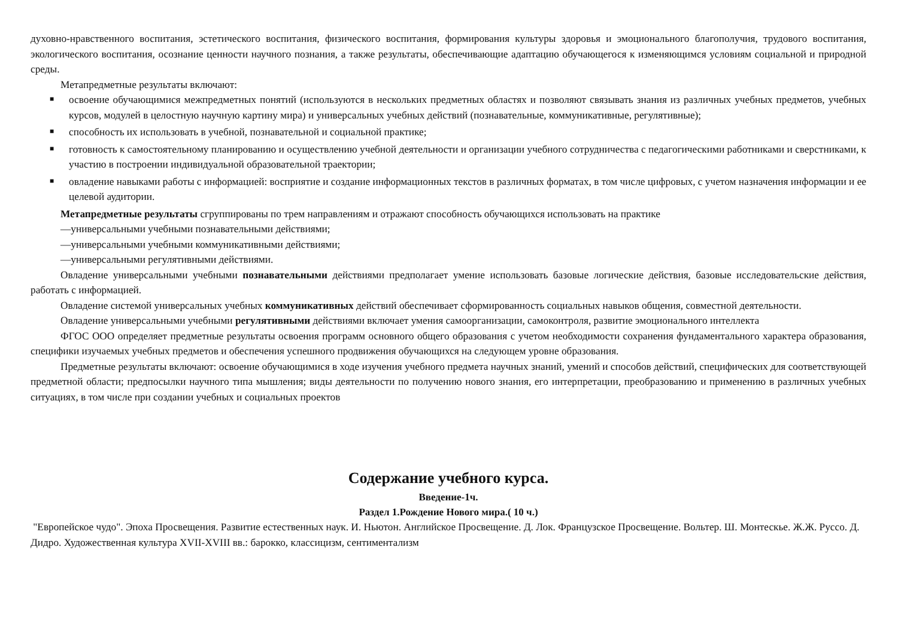духовно-нравственного воспитания, эстетического воспитания, физического воспитания, формирования культуры здоровья и эмоционального благополучия, трудового воспитания, экологического воспитания, осознание ценности научного познания, а также результаты, обеспечивающие адаптацию обучающегося к изменяющимся условиям социальной и природной среды.
Метапредметные результаты включают:
■ освоение обучающимися межпредметных понятий (используются в нескольких предметных областях и позволяют связывать знания из различных учебных предметов, учебных курсов, модулей в целостную научную картину мира) и универсальных учебных действий (познавательные, коммуникативные, регулятивные);
■ способность их использовать в учебной, познавательной и социальной практике;
■ готовность к самостоятельному планированию и осуществлению учебной деятельности и организации учебного сотрудничества с педагогическими работниками и сверстниками, к участию в построении индивидуальной образовательной траектории;
■ овладение навыками работы с информацией: восприятие и создание информационных текстов в различных форматах, в том числе цифровых, с учетом назначения информации и ее целевой аудитории.
Метапредметные результаты сгруппированы по трем направлениям и отражают способность обучающихся использовать на практике
—универсальными учебными познавательными действиями;
—универсальными учебными коммуникативными действиями;
—универсальными регулятивными действиями.
Овладение универсальными учебными познавательными действиями предполагает умение использовать базовые логические действия, базовые исследовательские действия, работать с информацией.
Овладение системой универсальных учебных коммуникативных действий обеспечивает сформированность социальных навыков общения, совместной деятельности.
Овладение универсальными учебными регулятивными действиями включает умения самоорганизации, самоконтроля, развитие эмоционального интеллекта
ФГОС ООО определяет предметные результаты освоения программ основного общего образования с учетом необходимости сохранения фундаментального характера образования, специфики изучаемых учебных предметов и обеспечения успешного продвижения обучающихся на следующем уровне образования.
Предметные результаты включают: освоение обучающимися в ходе изучения учебного предмета научных знаний, умений и способов действий, специфических для соответствующей предметной области; предпосылки научного типа мышления; виды деятельности по получению нового знания, его интерпретации, преобразованию и применению в различных учебных ситуациях, в том числе при создании учебных и социальных проектов
Содержание учебного курса.
Введение-1ч.
Раздел 1.Рождение Нового мира.( 10 ч.)
"Европейское чудо". Эпоха Просвещения. Развитие естественных наук. И. Ньютон. Английское Просвещение. Д. Лок. Французское Просвещение. Вольтер. Ш. Монтескье. Ж.Ж. Руссо. Д. Дидро. Художественная культура XVII-XVIII вв.: барокко, классицизм, сентиментализм